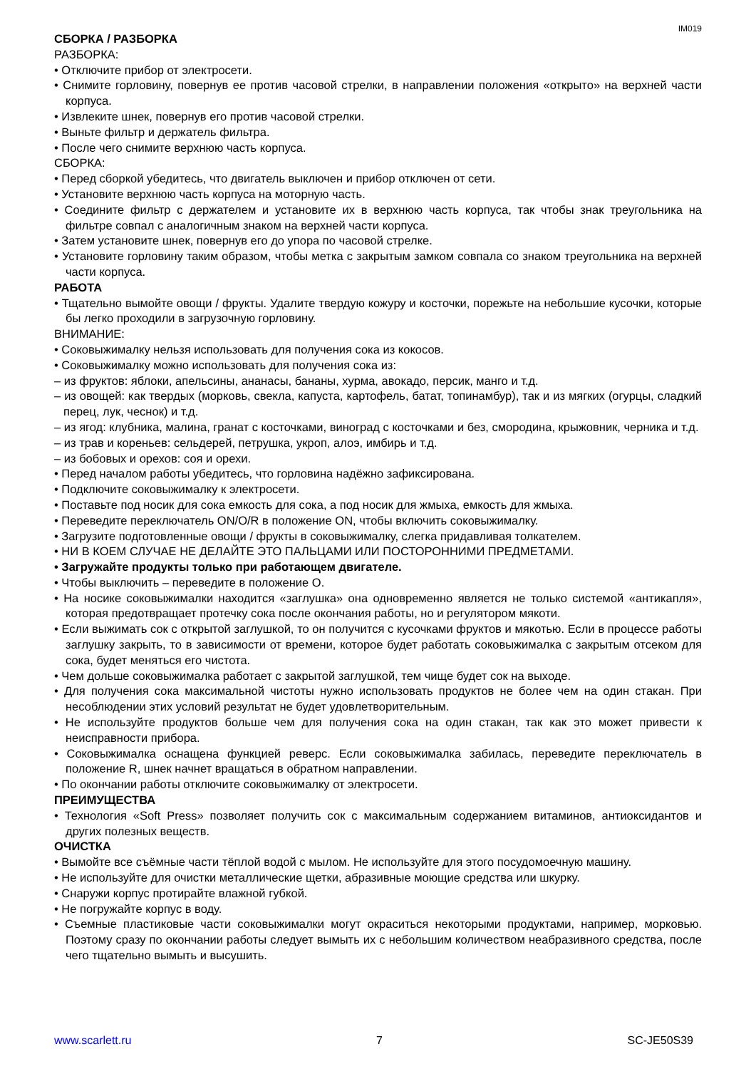IM019
СБОРКА / РАЗБОРКА
РАЗБОРКА:
• Отключите прибор от электросети.
• Снимите горловину, повернув ее против часовой стрелки, в направлении положения «открыто» на верхней части корпуса.
• Извлеките шнек, повернув его против часовой стрелки.
• Выньте фильтр и держатель фильтра.
• После чего снимите верхнюю часть корпуса.
СБОРКА:
• Перед сборкой убедитесь, что двигатель выключен и прибор отключен от сети.
• Установите верхнюю часть корпуса на моторную часть.
• Соедините фильтр с держателем и установите их в верхнюю часть корпуса, так чтобы знак треугольника на фильтре совпал с аналогичным знаком на верхней части корпуса.
• Затем установите шнек, повернув его до упора по часовой стрелке.
• Установите горловину таким образом, чтобы метка с закрытым замком совпала со знаком треугольника на верхней части корпуса.
РАБОТА
• Тщательно вымойте овощи / фрукты. Удалите твердую кожуру и косточки, порежьте на небольшие кусочки, которые бы легко проходили в загрузочную горловину.
ВНИМАНИЕ:
• Соковыжималку нельзя использовать для получения сока из кокосов.
• Соковыжималку можно использовать для получения сока из:
– из фруктов: яблоки, апельсины, ананасы, бананы, хурма, авокадо, персик, манго и т.д.
– из овощей: как твердых (морковь, свекла, капуста, картофель, батат, топинамбур), так и из мягких (огурцы, сладкий перец, лук, чеснок) и т.д.
– из ягод: клубника, малина, гранат с косточками, виноград с косточками и без, смородина, крыжовник, черника и т.д.
– из трав и кореньев: сельдерей, петрушка, укроп, алоэ, имбирь и т.д.
– из бобовых и орехов: соя и орехи.
• Перед началом работы убедитесь, что горловина надёжно зафиксирована.
• Подключите соковыжималку к электросети.
• Поставьте под носик для сока емкость для сока, а под носик для жмыха, емкость для жмыха.
• Переведите переключатель ON/O/R в положение ON, чтобы включить соковыжималку.
• Загрузите подготовленные овощи / фрукты в соковыжималку, слегка придавливая толкателем.
• НИ В КОЕМ СЛУЧАЕ НЕ ДЕЛАЙТЕ ЭТО ПАЛЬЦАМИ ИЛИ ПОСТОРОННИМИ ПРЕДМЕТАМИ.
• Загружайте продукты только при работающем двигателе.
• Чтобы выключить – переведите в положение O.
• На носике соковыжималки находится «заглушка» она одновременно является не только системой «антикапля», которая предотвращает протечку сока после окончания работы, но и регулятором мякоти.
• Если выжимать сок с открытой заглушкой, то он получится с кусочками фруктов и мякотью. Если в процессе работы заглушку закрыть, то в зависимости от времени, которое будет работать соковыжималка с закрытым отсеком для сока, будет меняться его чистота.
• Чем дольше соковыжималка работает с закрытой заглушкой, тем чище будет сок на выходе.
• Для получения сока максимальной чистоты нужно использовать продуктов не более чем на один стакан. При несоблюдении этих условий результат не будет удовлетворительным.
• Не используйте продуктов больше чем для получения сока на один стакан, так как это может привести к неисправности прибора.
• Соковыжималка оснащена функцией реверс. Если соковыжималка забилась, переведите переключатель в положение R, шнек начнет вращаться в обратном направлении.
• По окончании работы отключите соковыжималку от электросети.
ПРЕИМУЩЕСТВА
• Технология «Soft Press» позволяет получить сок с максимальным содержанием витаминов, антиоксидантов и других полезных веществ.
ОЧИСТКА
• Вымойте все съёмные части тёплой водой с мылом. Не используйте для этого посудомоечную машину.
• Не используйте для очистки металлические щетки, абразивные моющие средства или шкурку.
• Снаружи корпус протирайте влажной губкой.
• Не погружайте корпус в воду.
• Съемные пластиковые части соковыжималки могут окраситься некоторыми продуктами, например, морковью. Поэтому сразу по окончании работы следует вымыть их с небольшим количеством неабразивного средства, после чего тщательно вымыть и высушить.
www.scarlett.ru 7 SC-JE50S39